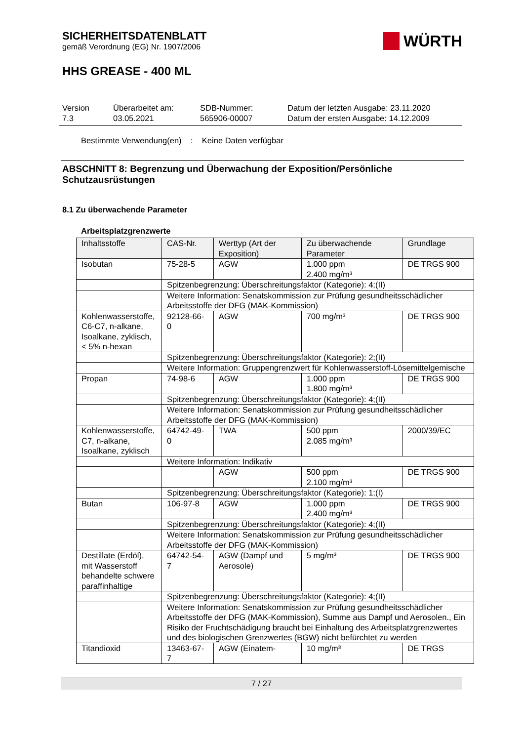SICHERHEITSDATENBLATT
gemäß Verordnung (EG) Nr. 1907/2006
WÜRTH
HHS GREASE - 400 ML
Version
7.3
Überarbeitet am:
03.05.2021
SDB-Nummer:
565906-00007
Datum der letzten Ausgabe: 23.11.2020
Datum der ersten Ausgabe: 14.12.2009
Bestimmte Verwendung(en) : Keine Daten verfügbar
ABSCHNITT 8: Begrenzung und Überwachung der Exposition/Persönliche Schutzausrüstungen
8.1 Zu überwachende Parameter
Arbeitsplatzgrenzwerte
| Inhaltsstoffe | CAS-Nr. | Werttyp (Art der Exposition) | Zu überwachende Parameter | Grundlage |
| Isobutan | 75-28-5 | AGW | 1.000 ppm 2.400 mg/m³ | DE TRGS 900 |
| | Spitzenbegrenzung: Überschreitungsfaktor (Kategorie): 4;(II) | | | |
| | Weitere Information: Senatskommission zur Prüfung gesundheitsschädlicher Arbeitsstoffe der DFG (MAK-Kommission) | | | |
| Kohlenwasserstoffe, C6-C7, n-alkane, Isoalkane, zyklisch, < 5% n-hexan | 92128-66-0 | AGW | 700 mg/m³ | DE TRGS 900 |
| | Spitzenbegrenzung: Überschreitungsfaktor (Kategorie): 2;(II) | | | |
| | Weitere Information: Gruppengrenzwert für Kohlenwasserstoff-Lösemittelgemische | | | |
| Propan | 74-98-6 | AGW | 1.000 ppm 1.800 mg/m³ | DE TRGS 900 |
| | Spitzenbegrenzung: Überschreitungsfaktor (Kategorie): 4;(II) | | | |
| | Weitere Information: Senatskommission zur Prüfung gesundheitsschädlicher Arbeitsstoffe der DFG (MAK-Kommission) | | | |
| Kohlenwasserstoffe, C7, n-alkane, Isoalkane, zyklisch | 64742-49-0 | TWA | 500 ppm 2.085 mg/m³ | 2000/39/EC |
| | Weitere Information: Indikativ | | | |
| | | AGW | 500 ppm 2.100 mg/m³ | DE TRGS 900 |
| | Spitzenbegrenzung: Überschreitungsfaktor (Kategorie): 1;(I) | | | |
| Butan | 106-97-8 | AGW | 1.000 ppm 2.400 mg/m³ | DE TRGS 900 |
| | Spitzenbegrenzung: Überschreitungsfaktor (Kategorie): 4;(II) | | | |
| | Weitere Information: Senatskommission zur Prüfung gesundheitsschädlicher Arbeitsstoffe der DFG (MAK-Kommission) | | | |
| Destillate (Erdöl), mit Wasserstoff behandelte schwere paraffinhaltige | 64742-54-7 | AGW (Dampf und Aerosole) | 5 mg/m³ | DE TRGS 900 |
| | Spitzenbegrenzung: Überschreitungsfaktor (Kategorie): 4;(II) | | | |
| | Weitere Information: Senatskommission zur Prüfung gesundheitsschädlicher Arbeitsstoffe der DFG (MAK-Kommission), Summe aus Dampf und Aerosolen., Ein Risiko der Fruchtschädigung braucht bei Einhaltung des Arbeitsplatzgrenzwertes und des biologischen Grenzwertes (BGW) nicht befürchtet zu werden | | | |
| Titandioxid | 13463-67-7 | AGW (Einatem- | 10 mg/m³ | DE TRGS |
7 / 27